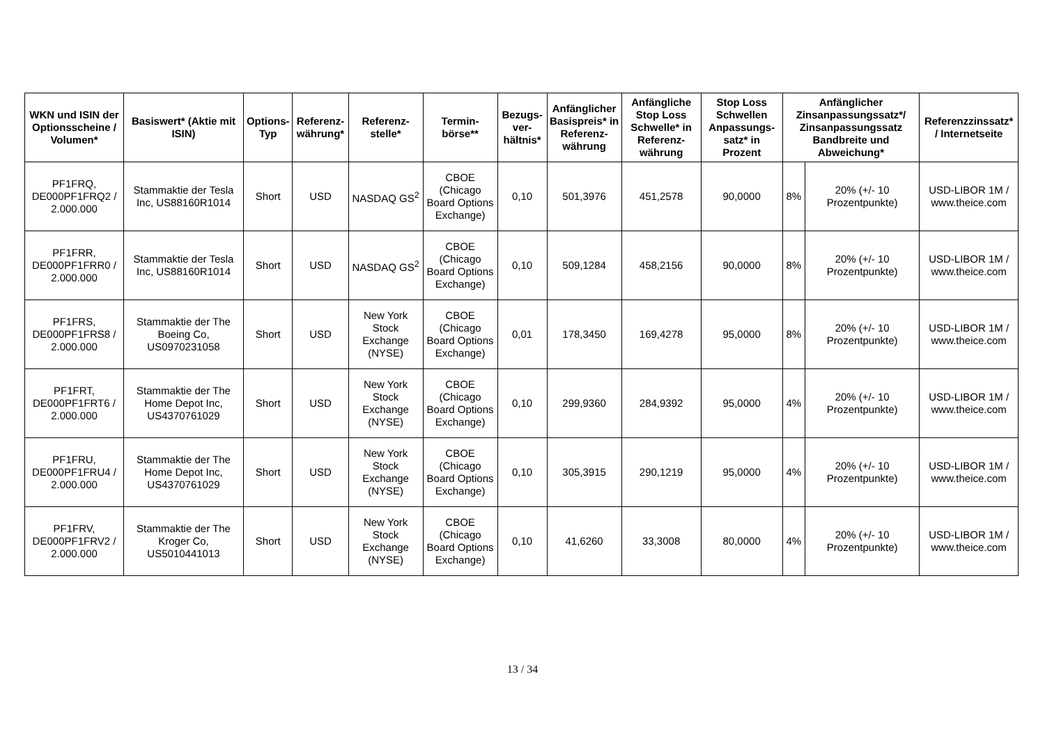| WKN und ISIN der Optionsscheine / Volumen* | Basiswert* (Aktie mit ISIN) | Options-Typ | Referenz-währung* | Referenz-stelle* | Termin-börse** | Bezugs-ver-hältnis* | Anfänglicher Basispreis* in Referenz-währung | Anfängliche Stop Loss Schwelle* in Referenz-währung | Stop Loss Schwellen Anpassungs-satz* in Prozent | Anfänglicher Zinsanpassungssatz*/ Zinsanpassungssatz Bandbreite und Abweichung* | | Referenzzinssatz* / Internetseite |
| --- | --- | --- | --- | --- | --- | --- | --- | --- | --- | --- | --- | --- |
| PF1FRQ, DE000PF1FRQ2 / 2.000.000 | Stammaktie der Tesla Inc, US88160R1014 | Short | USD | NASDAQ GS<sup>2</sup> | CBOE (Chicago Board Options Exchange) | 0,10 | 501,3976 | 451,2578 | 90,0000 | 8% | 20% (+/- 10 Prozentpunkte) | USD-LIBOR 1M / www.theice.com |
| PF1FRR, DE000PF1FRR0 / 2.000.000 | Stammaktie der Tesla Inc, US88160R1014 | Short | USD | NASDAQ GS<sup>2</sup> | CBOE (Chicago Board Options Exchange) | 0,10 | 509,1284 | 458,2156 | 90,0000 | 8% | 20% (+/- 10 Prozentpunkte) | USD-LIBOR 1M / www.theice.com |
| PF1FRS, DE000PF1FRS8 / 2.000.000 | Stammaktie der The Boeing Co, US0970231058 | Short | USD | New York Stock Exchange (NYSE) | CBOE (Chicago Board Options Exchange) | 0,01 | 178,3450 | 169,4278 | 95,0000 | 8% | 20% (+/- 10 Prozentpunkte) | USD-LIBOR 1M / www.theice.com |
| PF1FRT, DE000PF1FRT6 / 2.000.000 | Stammaktie der The Home Depot Inc, US4370761029 | Short | USD | New York Stock Exchange (NYSE) | CBOE (Chicago Board Options Exchange) | 0,10 | 299,9360 | 284,9392 | 95,0000 | 4% | 20% (+/- 10 Prozentpunkte) | USD-LIBOR 1M / www.theice.com |
| PF1FRU, DE000PF1FRU4 / 2.000.000 | Stammaktie der The Home Depot Inc, US4370761029 | Short | USD | New York Stock Exchange (NYSE) | CBOE (Chicago Board Options Exchange) | 0,10 | 305,3915 | 290,1219 | 95,0000 | 4% | 20% (+/- 10 Prozentpunkte) | USD-LIBOR 1M / www.theice.com |
| PF1FRV, DE000PF1FRV2 / 2.000.000 | Stammaktie der The Kroger Co, US5010441013 | Short | USD | New York Stock Exchange (NYSE) | CBOE (Chicago Board Options Exchange) | 0,10 | 41,6260 | 33,3008 | 80,0000 | 4% | 20% (+/- 10 Prozentpunkte) | USD-LIBOR 1M / www.theice.com |
13 / 34